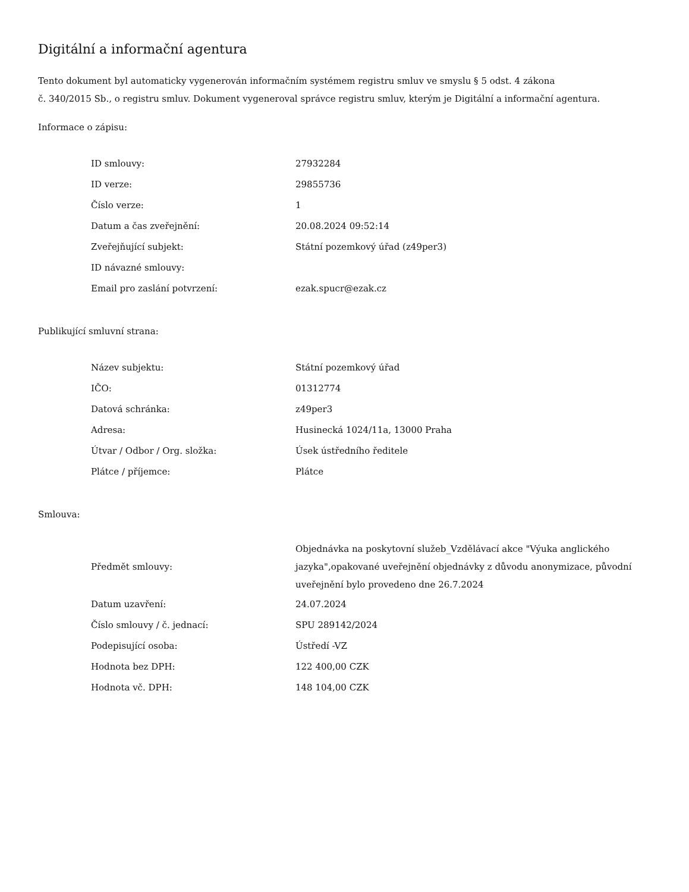Digitální a informační agentura
Tento dokument byl automaticky vygenerován informačním systémem registru smluv ve smyslu § 5 odst. 4 zákona
č. 340/2015 Sb., o registru smluv. Dokument vygeneroval správce registru smluv, kterým je Digitální a informační agentura.
Informace o zápisu:
| ID smlouvy: | 27932284 |
| ID verze: | 29855736 |
| Číslo verze: | 1 |
| Datum a čas zveřejnění: | 20.08.2024 09:52:14 |
| Zveřejňující subjekt: | Státní pozemkový úřad (z49per3) |
| ID návazné smlouvy: | |
| Email pro zaslání potvrzení: | ezak.spucr@ezak.cz |
Publikující smluvní strana:
| Název subjektu: | Státní pozemkový úřad |
| IČO: | 01312774 |
| Datová schránka: | z49per3 |
| Adresa: | Husinecká 1024/11a, 13000 Praha |
| Útvar / Odbor / Org. složka: | Úsek ústředního ředitele |
| Plátce / příjemce: | Plátce |
Smlouva:
| Předmět smlouvy: | Objednávka na poskytovní služeb_Vzdělávací akce "Výuka anglického jazyka",opakované uveřejnění objednávky z důvodu anonymizace, původní uveřejnění bylo provedeno dne 26.7.2024 |
| Datum uzavření: | 24.07.2024 |
| Číslo smlouvy / č. jednací: | SPU 289142/2024 |
| Podepisující osoba: | Ústředí -VZ |
| Hodnota bez DPH: | 122 400,00 CZK |
| Hodnota vč. DPH: | 148 104,00 CZK |